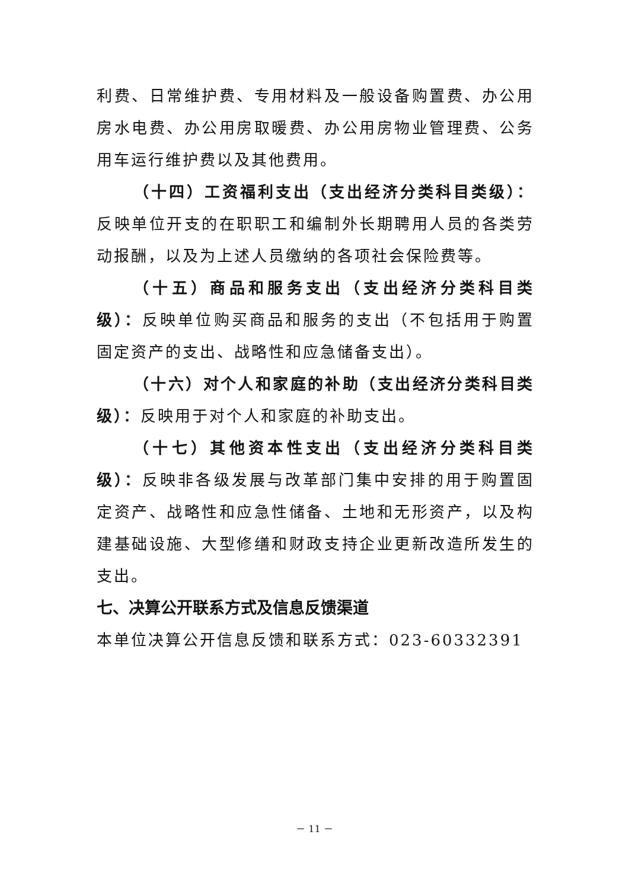利费、日常维护费、专用材料及一般设备购置费、办公用房水电费、办公用房取暖费、办公用房物业管理费、公务用车运行维护费以及其他费用。
（十四）工资福利支出（支出经济分类科目类级）：反映单位开支的在职职工和编制外长期聘用人员的各类劳动报酬，以及为上述人员缴纳的各项社会保险费等。
（十五）商品和服务支出（支出经济分类科目类级）：反映单位购买商品和服务的支出（不包括用于购置固定资产的支出、战略性和应急储备支出）。
（十六）对个人和家庭的补助（支出经济分类科目类级）：反映用于对个人和家庭的补助支出。
（十七）其他资本性支出（支出经济分类科目类级）：反映非各级发展与改革部门集中安排的用于购置固定资产、战略性和应急性储备、土地和无形资产，以及构建基础设施、大型修缮和财政支持企业更新改造所发生的支出。
七、决算公开联系方式及信息反馈渠道
本单位决算公开信息反馈和联系方式：023-60332391
－ 11 －